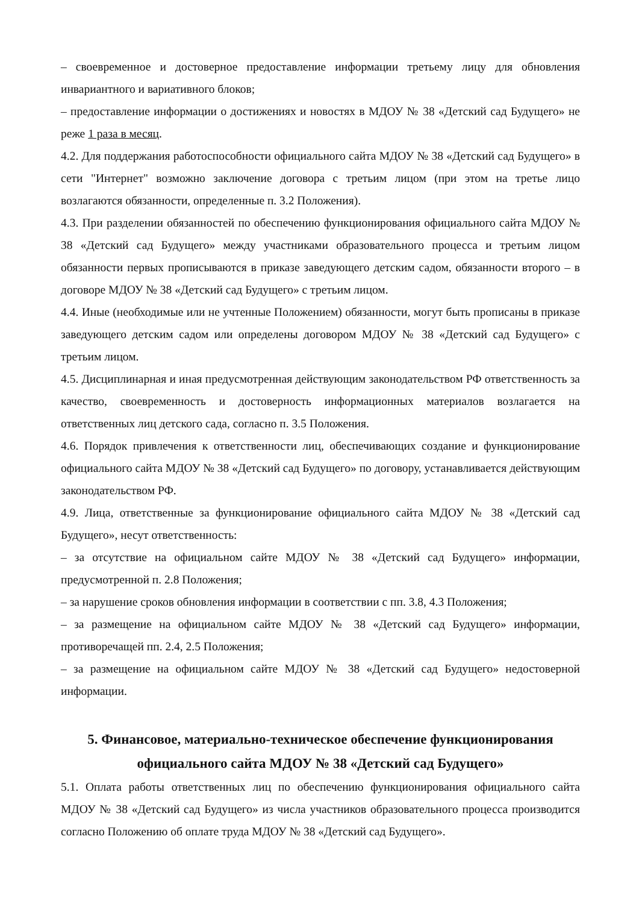– своевременное и достоверное предоставление информации третьему лицу для обновления инвариантного и вариативного блоков;
– предоставление информации о достижениях и новостях в МДОУ № 38 «Детский сад Будущего» не реже 1 раза в месяц.
4.2. Для поддержания работоспособности официального сайта МДОУ № 38 «Детский сад Будущего» в сети "Интернет" возможно заключение договора с третьим лицом (при этом на третье лицо возлагаются обязанности, определенные п. 3.2 Положения).
4.3. При разделении обязанностей по обеспечению функционирования официального сайта МДОУ № 38 «Детский сад Будущего» между участниками образовательного процесса и третьим лицом обязанности первых прописываются в приказе заведующего детским садом, обязанности второго – в договоре МДОУ № 38 «Детский сад Будущего» с третьим лицом.
4.4. Иные (необходимые или не учтенные Положением) обязанности, могут быть прописаны в приказе заведующего детским садом или определены договором МДОУ № 38 «Детский сад Будущего» с третьим лицом.
4.5. Дисциплинарная и иная предусмотренная действующим законодательством РФ ответственность за качество, своевременность и достоверность информационных материалов возлагается на ответственных лиц детского сада, согласно п. 3.5 Положения.
4.6. Порядок привлечения к ответственности лиц, обеспечивающих создание и функционирование официального сайта МДОУ № 38 «Детский сад Будущего» по договору, устанавливается действующим законодательством РФ.
4.9. Лица, ответственные за функционирование официального сайта МДОУ № 38 «Детский сад Будущего», несут ответственность:
– за отсутствие на официальном сайте МДОУ № 38 «Детский сад Будущего» информации, предусмотренной п. 2.8 Положения;
– за нарушение сроков обновления информации в соответствии с пп. 3.8, 4.3 Положения;
– за размещение на официальном сайте МДОУ № 38 «Детский сад Будущего» информации, противоречащей пп. 2.4, 2.5 Положения;
– за размещение на официальном сайте МДОУ № 38 «Детский сад Будущего» недостоверной информации.
5. Финансовое, материально-техническое обеспечение функционирования официального сайта МДОУ № 38 «Детский сад Будущего»
5.1. Оплата работы ответственных лиц по обеспечению функционирования официального сайта МДОУ № 38 «Детский сад Будущего» из числа участников образовательного процесса производится согласно Положению об оплате труда МДОУ № 38 «Детский сад Будущего».